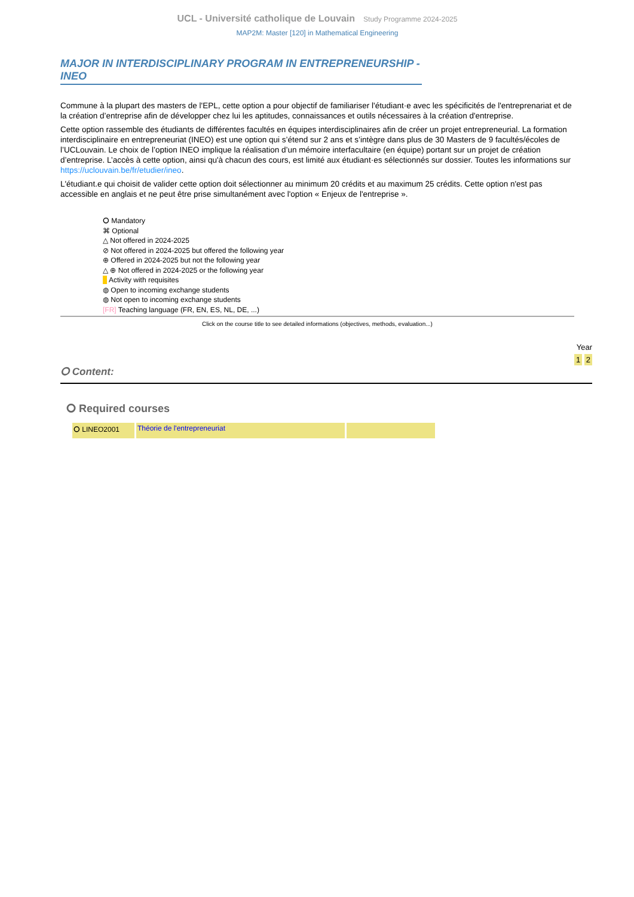UCL - Université catholique de Louvain Study Programme 2024-2025
MAP2M: Master [120] in Mathematical Engineering
MAJOR IN INTERDISCIPLINARY PROGRAM IN ENTREPRENEURSHIP - INEO
Commune à la plupart des masters de l'EPL, cette option a pour objectif de familiariser l'étudiant·e avec les spécificités de l'entreprenariat et de la création d’entreprise afin de développer chez lui les aptitudes, connaissances et outils nécessaires à la création d'entreprise.
Cette option rassemble des étudiants de différentes facultés en équipes interdisciplinaires afin de créer un projet entrepreneurial. La formation interdisciplinaire en entrepreneuriat (INEO) est une option qui s’étend sur 2 ans et s’intègre dans plus de 30 Masters de 9 facultés/écoles de l’UCLouvain. Le choix de l’option INEO implique la réalisation d’un mémoire interfacultaire (en équipe) portant sur un projet de création d’entreprise. L’accès à cette option, ainsi qu'à chacun des cours, est limité aux étudiant·es sélectionnés sur dossier. Toutes les informations sur https://uclouvain.be/fr/etudier/ineo.
L'étudiant.e qui choisit de valider cette option doit sélectionner au minimum 20 crédits et au maximum 25 crédits. Cette option n'est pas accessible en anglais et ne peut être prise simultanément avec l'option « Enjeux de l'entreprise ».
⭘ Mandatory
⌘ Optional
△ Not offered in 2024-2025
⊘ Not offered in 2024-2025 but offered the following year
⊕ Offered in 2024-2025 but not the following year
△ ⊕ Not offered in 2024-2025 or the following year
■ Activity with requisites
◍ Open to incoming exchange students
◍ Not open to incoming exchange students
[FR] Teaching language (FR, EN, ES, NL, DE, ...)
Click on the course title to see detailed informations (objectives, methods, evaluation...)
Year
1 2
⭘ Content:
⭘ Required courses
| ⭘ LINEO2001 | Théorie de l'entrepreneuriat | |